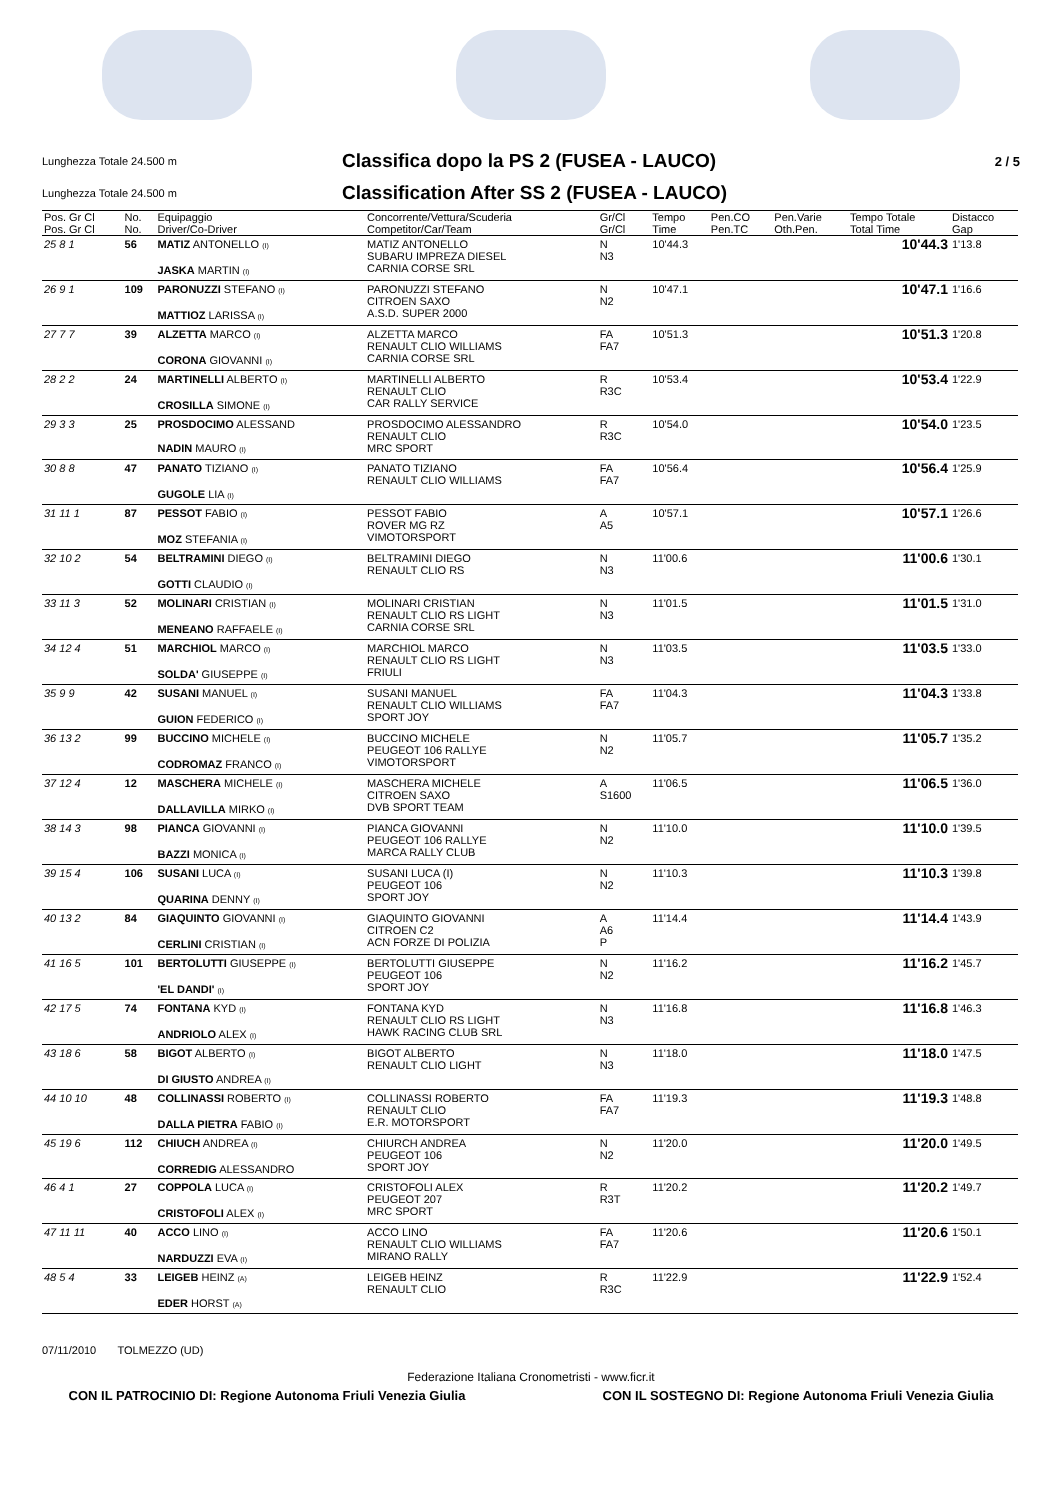Lunghezza Totale 24.500 m
Classifica dopo la PS 2 (FUSEA - LAUCO)
2 / 5
Lunghezza Totale 24.500 m
Classification After SS 2 (FUSEA - LAUCO)
| Pos. Gr Cl | No. | Equipaggio | Concorrente/Vettura/Scuderia | Gr/Cl | Tempo | Pen.CO | Pen.Varie | Tempo Totale | Distacco |
| --- | --- | --- | --- | --- | --- | --- | --- | --- | --- |
| Pos. Gr Cl | No. | Driver/Co-Driver | Competitor/Car/Team | Gr/Cl | Time | Pen.TC | Oth.Pen. | Total Time | Gap |
| 25 8 1 | 56 | MATIZ ANTONELLO (I) JASKA MARTIN (I) | MATIZ ANTONELLO SUBARU IMPREZA DIESEL CARNIA CORSE SRL | N N3 | 10'44.3 | | | 10'44.3 | 1'13.8 |
| 26 9 1 | 109 | PARONUZZI STEFANO (I) MATTIOZ LARISSA (I) | PARONUZZI STEFANO CITROEN SAXO A.S.D. SUPER 2000 | N N2 | 10'47.1 | | | 10'47.1 | 1'16.6 |
| 27 7 7 | 39 | ALZETTA MARCO (I) CORONA GIOVANNI (I) | ALZETTA MARCO RENAULT CLIO WILLIAMS CARNIA CORSE SRL | FA FA7 | 10'51.3 | | | 10'51.3 | 1'20.8 |
| 28 2 2 | 24 | MARTINELLI ALBERTO (I) CROSILLA SIMONE (I) | MARTINELLI ALBERTO RENAULT CLIO CAR RALLY SERVICE | R R3C | 10'53.4 | | | 10'53.4 | 1'22.9 |
| 29 3 3 | 25 | PROSDOCIMO ALESSAND NADIN MAURO (I) | PROSDOCIMO ALESSANDRO RENAULT CLIO MRC SPORT | R R3C | 10'54.0 | | | 10'54.0 | 1'23.5 |
| 30 8 8 | 47 | PANATO TIZIANO (I) GUGOLE LIA (I) | PANATO TIZIANO RENAULT CLIO WILLIAMS | FA FA7 | 10'56.4 | | | 10'56.4 | 1'25.9 |
| 31 11 1 | 87 | PESSOT FABIO (I) MOZ STEFANIA (I) | PESSOT FABIO ROVER MG RZ VIMOTORSPORT | A A5 | 10'57.1 | | | 10'57.1 | 1'26.6 |
| 32 10 2 | 54 | BELTRAMINI DIEGO (I) GOTTI CLAUDIO (I) | BELTRAMINI DIEGO RENAULT CLIO RS | N N3 | 11'00.6 | | | 11'00.6 | 1'30.1 |
| 33 11 3 | 52 | MOLINARI CRISTIAN (I) MENEANO RAFFAELE (I) | MOLINARI CRISTIAN RENAULT CLIO RS LIGHT CARNIA CORSE SRL | N N3 | 11'01.5 | | | 11'01.5 | 1'31.0 |
| 34 12 4 | 51 | MARCHIOL MARCO (I) SOLDA' GIUSEPPE (I) | MARCHIOL MARCO RENAULT CLIO RS LIGHT FRIULI | N N3 | 11'03.5 | | | 11'03.5 | 1'33.0 |
| 35 9 9 | 42 | SUSANI MANUEL (I) GUION FEDERICO (I) | SUSANI MANUEL RENAULT CLIO WILLIAMS SPORT JOY | FA FA7 | 11'04.3 | | | 11'04.3 | 1'33.8 |
| 36 13 2 | 99 | BUCCINO MICHELE (I) CODROMAZ FRANCO (I) | BUCCINO MICHELE PEUGEOT 106 RALLYE VIMOTORSPORT | N N2 | 11'05.7 | | | 11'05.7 | 1'35.2 |
| 37 12 4 | 12 | MASCHERA MICHELE (I) DALLAVILLA MIRKO (I) | MASCHERA MICHELE CITROEN SAXO DVB SPORT TEAM | A S1600 | 11'06.5 | | | 11'06.5 | 1'36.0 |
| 38 14 3 | 98 | PIANCA GIOVANNI (I) BAZZI MONICA (I) | PIANCA GIOVANNI PEUGEOT 106 RALLYE MARCA RALLY CLUB | N N2 | 11'10.0 | | | 11'10.0 | 1'39.5 |
| 39 15 4 | 106 | SUSANI LUCA (I) QUARINA DENNY (I) | SUSANI LUCA (I) PEUGEOT 106 SPORT JOY | N N2 | 11'10.3 | | | 11'10.3 | 1'39.8 |
| 40 13 2 | 84 | GIAQUINTO GIOVANNI (I) CERLINI CRISTIAN (I) | GIAQUINTO GIOVANNI CITROEN C2 ACN FORZE DI POLIZIA | A A6 P | 11'14.4 | | | 11'14.4 | 1'43.9 |
| 41 16 5 | 101 | BERTOLUTTI GIUSEPPE (I) 'EL DANDI' (I) | BERTOLUTTI GIUSEPPE PEUGEOT 106 SPORT JOY | N N2 | 11'16.2 | | | 11'16.2 | 1'45.7 |
| 42 17 5 | 74 | FONTANA KYD (I) ANDRIOLO ALEX (I) | FONTANA KYD RENAULT CLIO RS LIGHT HAWK RACING CLUB SRL | N N3 | 11'16.8 | | | 11'16.8 | 1'46.3 |
| 43 18 6 | 58 | BIGOT ALBERTO (I) DI GIUSTO ANDREA (I) | BIGOT ALBERTO RENAULT CLIO LIGHT | N N3 | 11'18.0 | | | 11'18.0 | 1'47.5 |
| 44 10 10 | 48 | COLLINASSI ROBERTO (I) DALLA PIETRA FABIO (I) | COLLINASSI ROBERTO RENAULT CLIO E.R. MOTORSPORT | FA FA7 | 11'19.3 | | | 11'19.3 | 1'48.8 |
| 45 19 6 | 112 | CHIUCH ANDREA (I) CORREDIG ALESSANDRO | CHIURCH ANDREA PEUGEOT 106 SPORT JOY | N N2 | 11'20.0 | | | 11'20.0 | 1'49.5 |
| 46 4 1 | 27 | COPPOLA LUCA (I) CRISTOFOLI ALEX (I) | CRISTOFOLI ALEX PEUGEOT 207 MRC SPORT | R R3T | 11'20.2 | | | 11'20.2 | 1'49.7 |
| 47 11 11 | 40 | ACCO LINO (I) NARDUZZI EVA (I) | ACCO LINO RENAULT CLIO WILLIAMS MIRANO RALLY | FA FA7 | 11'20.6 | | | 11'20.6 | 1'50.1 |
| 48 5 4 | 33 | LEIGEB HEINZ (A) EDER HORST (A) | LEIGEB HEINZ RENAULT CLIO | R R3C | 11'22.9 | | | 11'22.9 | 1'52.4 |
07/11/2010 TOLMEZZO (UD)
Federazione Italiana Cronometristi - www.ficr.it
CON IL PATROCINIO DI: Regione Autonoma Friuli Venezia Giulia CON IL SOSTEGNO DI: Regione Autonoma Friuli Venezia Giulia